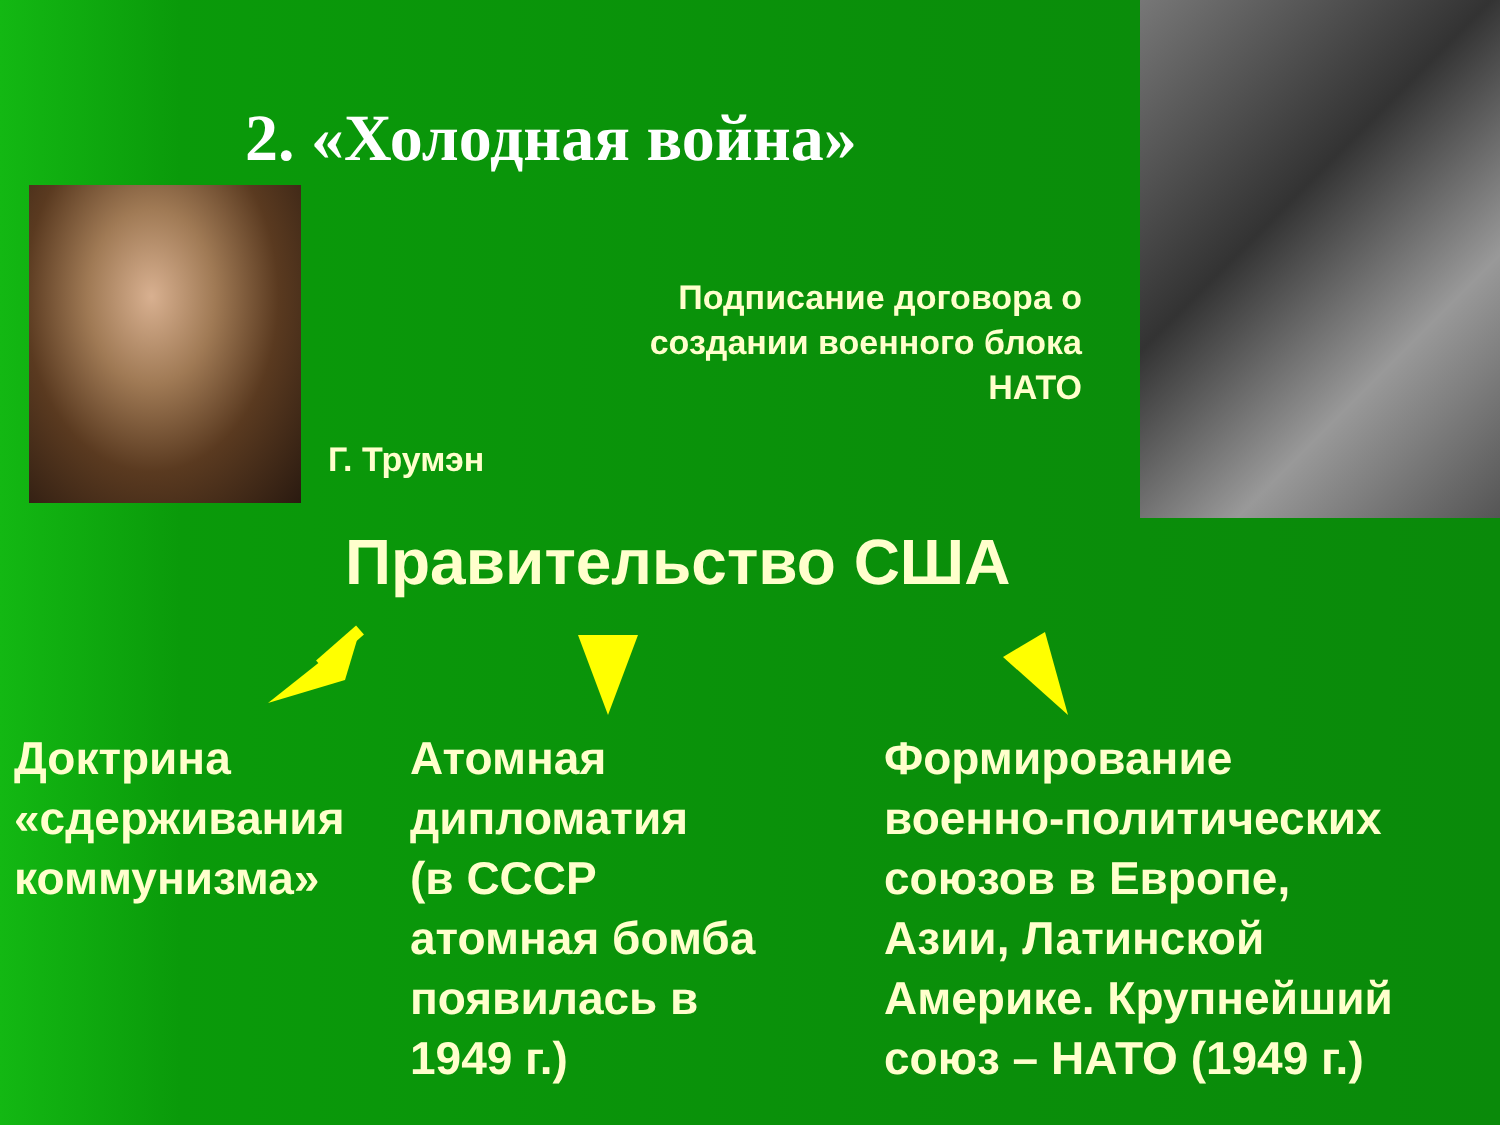2. «Холодная война»
Подписание договора о создании военного блока НАТО
Г. Трумэн
Правительство США
Доктрина
«сдерживания
коммунизма»
Атомная
дипломатия
(в СССР
атомная бомба
появилась в
1949 г.)
Формирование
военно-политических
союзов в Европе,
Азии, Латинской
Америке. Крупнейший
союз – НАТО (1949 г.)